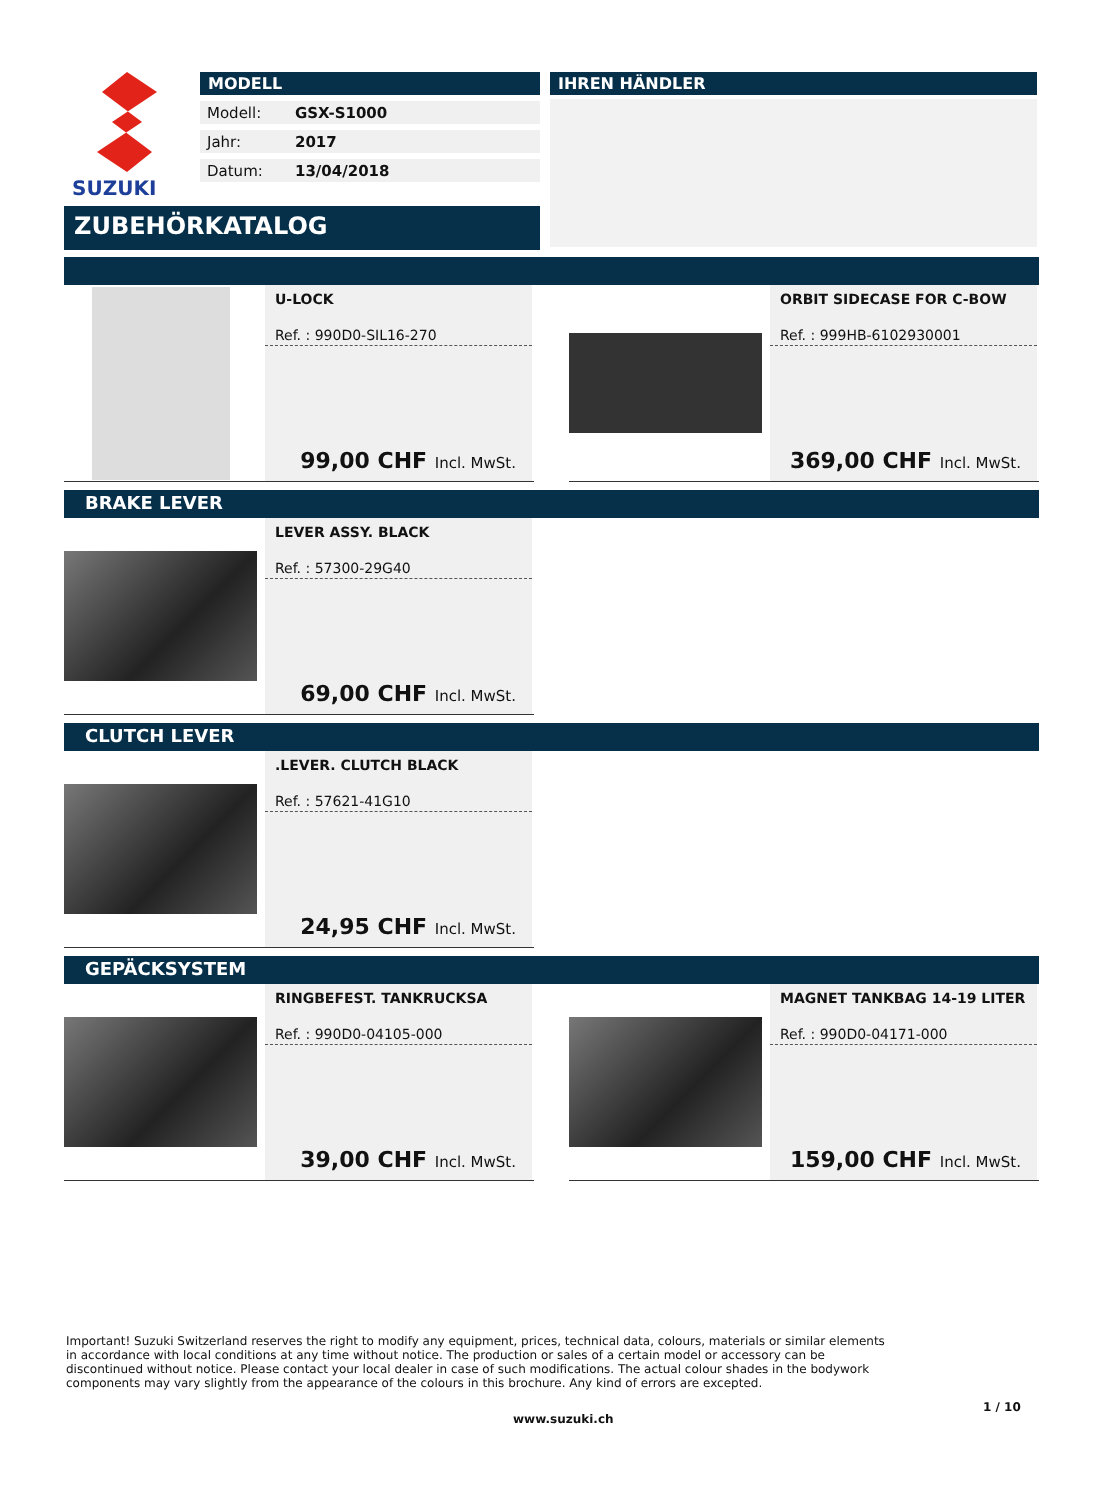SUZUKI
MODELL
Modell: GSX-S1000
Jahr: 2017
Datum: 13/04/2018
IHREN HÄNDLER
ZUBEHÖRKATALOG
U-LOCK
Ref. : 990D0-SIL16-270
99,00 CHF Incl. MwSt.
ORBIT SIDECASE FOR C-BOW
Ref. : 999HB-6102930001
369,00 CHF Incl. MwSt.
BRAKE LEVER
LEVER ASSY. BLACK
Ref. : 57300-29G40
69,00 CHF Incl. MwSt.
CLUTCH LEVER
.LEVER. CLUTCH BLACK
Ref. : 57621-41G10
24,95 CHF Incl. MwSt.
GEPÄCKSYSTEM
RINGBEFEST. TANKRUCKSA
Ref. : 990D0-04105-000
39,00 CHF Incl. MwSt.
MAGNET TANKBAG 14-19 LITER
Ref. : 990D0-04171-000
159,00 CHF Incl. MwSt.
Important! Suzuki Switzerland reserves the right to modify any equipment, prices, technical data, colours, materials or similar elements in accordance with local conditions at any time without notice. The production or sales of a certain model or accessory can be discontinued without notice. Please contact your local dealer in case of such modifications. The actual colour shades in the bodywork components may vary slightly from the appearance of the colours in this brochure. Any kind of errors are excepted.
1 / 10
www.suzuki.ch